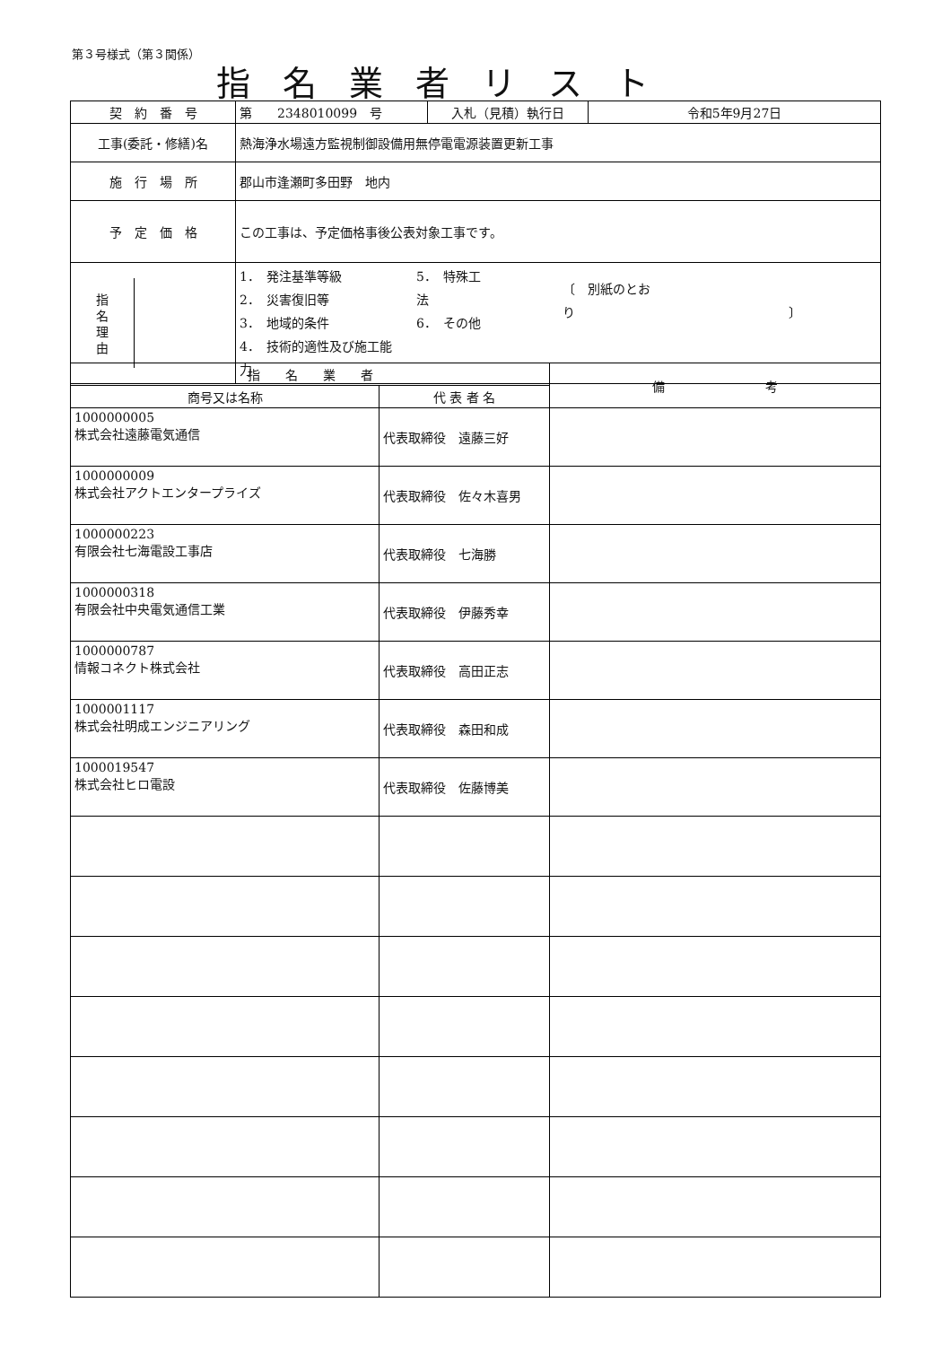第３号様式（第３関係）
指名業者リスト
| 契 約 番 号 | 第 2348010099 号 | 入札（見積）執行日 | 令和5年9月27日 |
| 工事(委託・修繕)名 | 熱海浄水場遠方監視制御設備用無停電電源装置更新工事 | | |
| 施 行 場 所 | 郡山市逢瀬町多田野 地内 | | |
| 予 定 価 格 | この工事は、予定価格事後公表対象工事です。 | | |
| 指 名 理 由 | 1． 発注基準等級 2． 災害復旧等 3． 地域的条件 4． 技術的適性及び施工能力 5． 特殊工法 6． その他 〔 別紙のとおり 〕 | | |
| 指 名 業 者 | | 備 考 |
| --- | --- | --- |
| 商号又は名称 | 代 表 者 名 | |
| 1000000005 株式会社遠藤電気通信 | 代表取締役 遠藤三好 | |
| 1000000009 株式会社アクトエンタープライズ | 代表取締役 佐々木喜男 | |
| 1000000223 有限会社七海電設工事店 | 代表取締役 七海勝 | |
| 1000000318 有限会社中央電気通信工業 | 代表取締役 伊藤秀幸 | |
| 1000000787 情報コネクト株式会社 | 代表取締役 高田正志 | |
| 1000001117 株式会社明成エンジニアリング | 代表取締役 森田和成 | |
| 1000019547 株式会社ヒロ電設 | 代表取締役 佐藤博美 | |